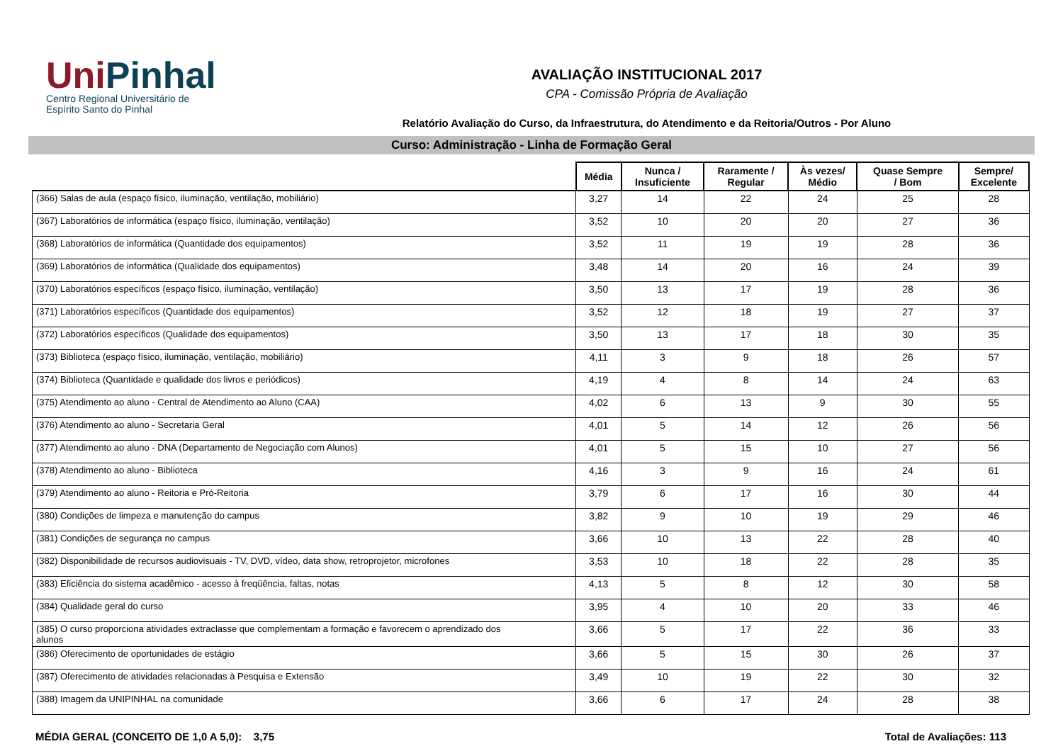UniPinhal
Centro Regional Universitário de
Espírito Santo do Pinhal
AVALIAÇÃO INSTITUCIONAL 2017
CPA - Comissão Própria de Avaliação
Relatório Avaliação do Curso, da Infraestrutura, do Atendimento e da Reitoria/Outros - Por Aluno
Curso: Administração - Linha de Formação Geral
| | Média | Nunca / Insuficiente | Raramente / Regular | Às vezes/ Médio | Quase Sempre / Bom | Sempre/ Excelente |
| --- | --- | --- | --- | --- | --- | --- |
| (366) Salas de aula (espaço físico, iluminação, ventilação, mobiliário) | 3,27 | 14 | 22 | 24 | 25 | 28 |
| (367) Laboratórios de informática (espaço físico, iluminação, ventilação) | 3,52 | 10 | 20 | 20 | 27 | 36 |
| (368) Laboratórios de informática (Quantidade dos equipamentos) | 3,52 | 11 | 19 | 19 | 28 | 36 |
| (369) Laboratórios de informática (Qualidade dos equipamentos) | 3,48 | 14 | 20 | 16 | 24 | 39 |
| (370) Laboratórios específicos (espaço físico, iluminação, ventilação) | 3,50 | 13 | 17 | 19 | 28 | 36 |
| (371) Laboratórios específicos (Quantidade dos equipamentos) | 3,52 | 12 | 18 | 19 | 27 | 37 |
| (372) Laboratórios específicos (Qualidade dos equipamentos) | 3,50 | 13 | 17 | 18 | 30 | 35 |
| (373) Biblioteca (espaço físico, iluminação, ventilação, mobiliário) | 4,11 | 3 | 9 | 18 | 26 | 57 |
| (374) Biblioteca (Quantidade e qualidade dos livros e periódicos) | 4,19 | 4 | 8 | 14 | 24 | 63 |
| (375) Atendimento ao aluno - Central de Atendimento ao Aluno (CAA) | 4,02 | 6 | 13 | 9 | 30 | 55 |
| (376) Atendimento ao aluno - Secretaria Geral | 4,01 | 5 | 14 | 12 | 26 | 56 |
| (377) Atendimento ao aluno - DNA (Departamento de Negociação com Alunos) | 4,01 | 5 | 15 | 10 | 27 | 56 |
| (378) Atendimento ao aluno - Biblioteca | 4,16 | 3 | 9 | 16 | 24 | 61 |
| (379) Atendimento ao aluno - Reitoria e Pró-Reitoria | 3,79 | 6 | 17 | 16 | 30 | 44 |
| (380) Condições de limpeza e manutenção do campus | 3,82 | 9 | 10 | 19 | 29 | 46 |
| (381) Condições de segurança no campus | 3,66 | 10 | 13 | 22 | 28 | 40 |
| (382) Disponibilidade de recursos audiovisuais - TV, DVD, vídeo, data show, retroprojetor, microfones | 3,53 | 10 | 18 | 22 | 28 | 35 |
| (383) Eficiência do sistema acadêmico - acesso à freqüência, faltas, notas | 4,13 | 5 | 8 | 12 | 30 | 58 |
| (384) Qualidade geral do curso | 3,95 | 4 | 10 | 20 | 33 | 46 |
| (385) O curso proporciona atividades extraclasse que complementam a formação e favorecem o aprendizado dos alunos | 3,66 | 5 | 17 | 22 | 36 | 33 |
| (386) Oferecimento de oportunidades de estágio | 3,66 | 5 | 15 | 30 | 26 | 37 |
| (387) Oferecimento de atividades relacionadas à Pesquisa e Extensão | 3,49 | 10 | 19 | 22 | 30 | 32 |
| (388) Imagem da UNIPINHAL na comunidade | 3,66 | 6 | 17 | 24 | 28 | 38 |
MÉDIA GERAL (CONCEITO DE 1,0 A 5,0): 3,75
Total de Avaliações: 113